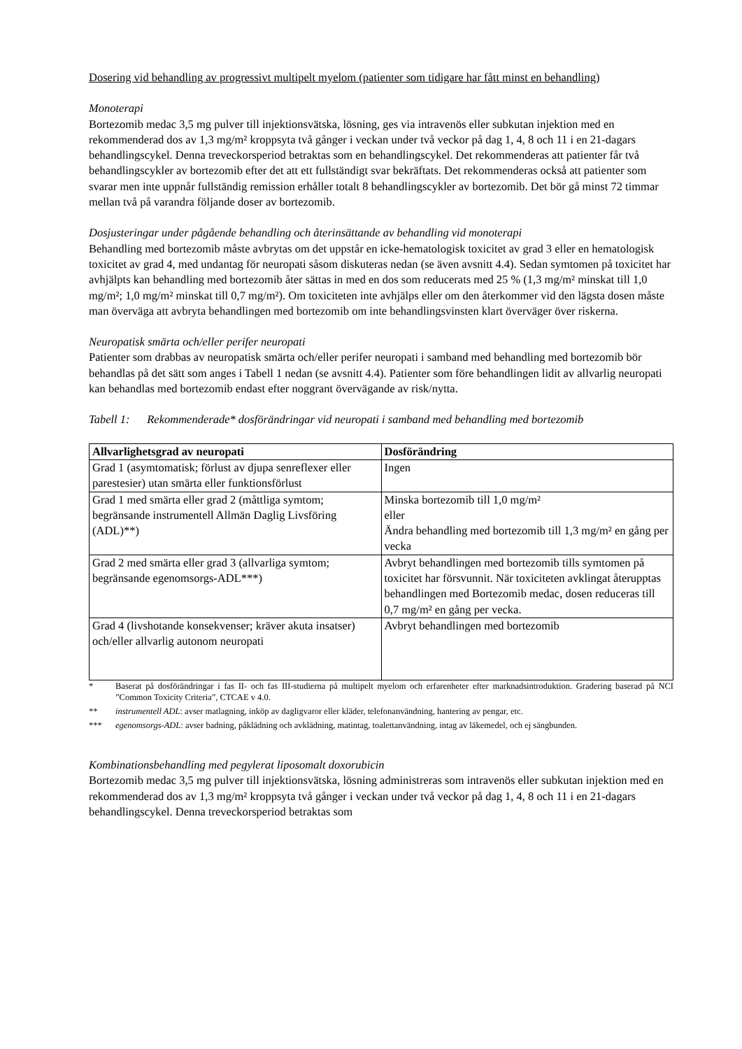Dosering vid behandling av progressivt multipelt myelom (patienter som tidigare har fått minst en behandling)
Monoterapi
Bortezomib medac 3,5 mg pulver till injektionsvätska, lösning, ges via intravenös eller subkutan injektion med en rekommenderad dos av 1,3 mg/m² kroppsyta två gånger i veckan under två veckor på dag 1, 4, 8 och 11 i en 21-dagars behandlingscykel. Denna treveckorsperiod betraktas som en behandlingscykel. Det rekommenderas att patienter får två behandlingscykler av bortezomib efter det att ett fullständigt svar bekräftats. Det rekommenderas också att patienter som svarar men inte uppnår fullständig remission erhåller totalt 8 behandlingscykler av bortezomib. Det bör gå minst 72 timmar mellan två på varandra följande doser av bortezomib.
Dosjusteringar under pågående behandling och återinsättande av behandling vid monoterapi
Behandling med bortezomib måste avbrytas om det uppstår en icke-hematologisk toxicitet av grad 3 eller en hematologisk toxicitet av grad 4, med undantag för neuropati såsom diskuteras nedan (se även avsnitt 4.4). Sedan symtomen på toxicitet har avhjälpts kan behandling med bortezomib åter sättas in med en dos som reducerats med 25 % (1,3 mg/m² minskat till 1,0 mg/m²; 1,0 mg/m² minskat till 0,7 mg/m²). Om toxiciteten inte avhjälps eller om den återkommer vid den lägsta dosen måste man överväga att avbryta behandlingen med bortezomib om inte behandlingsvinsten klart överväger över riskerna.
Neuropatisk smärta och/eller perifer neuropati
Patienter som drabbas av neuropatisk smärta och/eller perifer neuropati i samband med behandling med bortezomib bör behandlas på det sätt som anges i Tabell 1 nedan (se avsnitt 4.4). Patienter som före behandlingen lidit av allvarlig neuropati kan behandlas med bortezomib endast efter noggrant övervägande av risk/nytta.
Tabell 1: Rekommenderade* dosförändringar vid neuropati i samband med behandling med bortezomib
| Allvarlighetsgrad av neuropati | Dosförändring |
| --- | --- |
| Grad 1 (asymtomatisk; förlust av djupa senreflexer eller parestesier) utan smärta eller funktionsförlust | Ingen |
| Grad 1 med smärta eller grad 2 (måttliga symtom; begränsande instrumentell Allmän Daglig Livsföring (ADL)**) | Minska bortezomib till 1,0 mg/m² eller Ändra behandling med bortezomib till 1,3 mg/m² en gång per vecka |
| Grad 2 med smärta eller grad 3 (allvarliga symtom; begränsande egenomsorgs-ADL***) | Avbryt behandlingen med bortezomib tills symtomen på toxicitet har försvunnit. När toxiciteten avklingat återupptas behandlingen med Bortezomib medac, dosen reduceras till 0,7 mg/m² en gång per vecka. |
| Grad 4 (livshotande konsekvenser; kräver akuta insatser) och/eller allvarlig autonom neuropati | Avbryt behandlingen med bortezomib |
* Baserat på dosförändringar i fas II- och fas III-studierna på multipelt myelom och erfarenheter efter marknadsintroduktion. Gradering baserad på NCI ”Common Toxicity Criteria”, CTCAE v 4.0.
** instrumentell ADL: avser matlagning, inköp av dagligvaror eller kläder, telefonanvändning, hantering av pengar, etc.
*** egenomsorgs-ADL: avser badning, påklädning och avklädning, matintag, toalettanvändning, intag av läkemedel, och ej sängbunden.
Kombinationsbehandling med pegylerat liposomalt doxorubicin
Bortezomib medac 3,5 mg pulver till injektionsvätska, lösning administreras som intravenös eller subkutan injektion med en rekommenderad dos av 1,3 mg/m² kroppsyta två gånger i veckan under två veckor på dag 1, 4, 8 och 11 i en 21-dagars behandlingscykel. Denna treveckorsperiod betraktas som